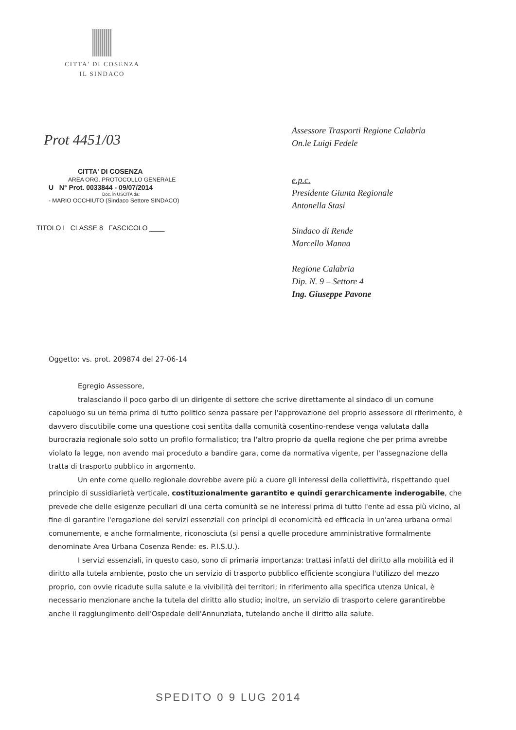CITTA' DI COSENZA
IL SINDACO
Prot 4451/03
CITTA' DI COSENZA
AREA ORG. PROTOCOLLO GENERALE
U N° Prot. 0033844 - 09/07/2014
Doc. in USCITA da:
- MARIO OCCHIUTO (Sindaco Settore SINDACO)
TITOLO I CLASSE 8 FASCICOLO ____
Assessore Trasporti Regione Calabria
On.le Luigi Fedele
e.p.c.
Presidente Giunta Regionale
Antonella Stasi
Sindaco di Rende
Marcello Manna
Regione Calabria
Dip. N. 9 – Settore 4
Ing. Giuseppe Pavone
Oggetto: vs. prot. 209874 del 27-06-14
Egregio Assessore,
tralasciando il poco garbo di un dirigente di settore che scrive direttamente al sindaco di un comune capoluogo su un tema prima di tutto politico senza passare per l'approvazione del proprio assessore di riferimento, è davvero discutibile come una questione così sentita dalla comunità cosentino-rendese venga valutata dalla burocrazia regionale solo sotto un profilo formalistico; tra l'altro proprio da quella regione che per prima avrebbe violato la legge, non avendo mai proceduto a bandire gara, come da normativa vigente, per l'assegnazione della tratta di trasporto pubblico in argomento.
Un ente come quello regionale dovrebbe avere più a cuore gli interessi della collettività, rispettando quel principio di sussidiarietà verticale, costituzionalmente garantito e quindi gerarchicamente inderogabile, che prevede che delle esigenze peculiari di una certa comunità se ne interessi prima di tutto l'ente ad essa più vicino, al fine di garantire l'erogazione dei servizi essenziali con principi di economicità ed efficacia in un'area urbana ormai comunemente, e anche formalmente, riconosciuta (si pensi a quelle procedure amministrative formalmente denominate Area Urbana Cosenza Rende: es. P.I.S.U.).
I servizi essenziali, in questo caso, sono di primaria importanza: trattasi infatti del diritto alla mobilità ed il diritto alla tutela ambiente, posto che un servizio di trasporto pubblico efficiente scongiura l'utilizzo del mezzo proprio, con ovvie ricadute sulla salute e la vivibilità dei territori; in riferimento alla specifica utenza Unical, è necessario menzionare anche la tutela del diritto allo studio; inoltre, un servizio di trasporto celere garantirebbe anche il raggiungimento dell'Ospedale dell'Annunziata, tutelando anche il diritto alla salute.
SPEDITO 0 9 LUG 2014